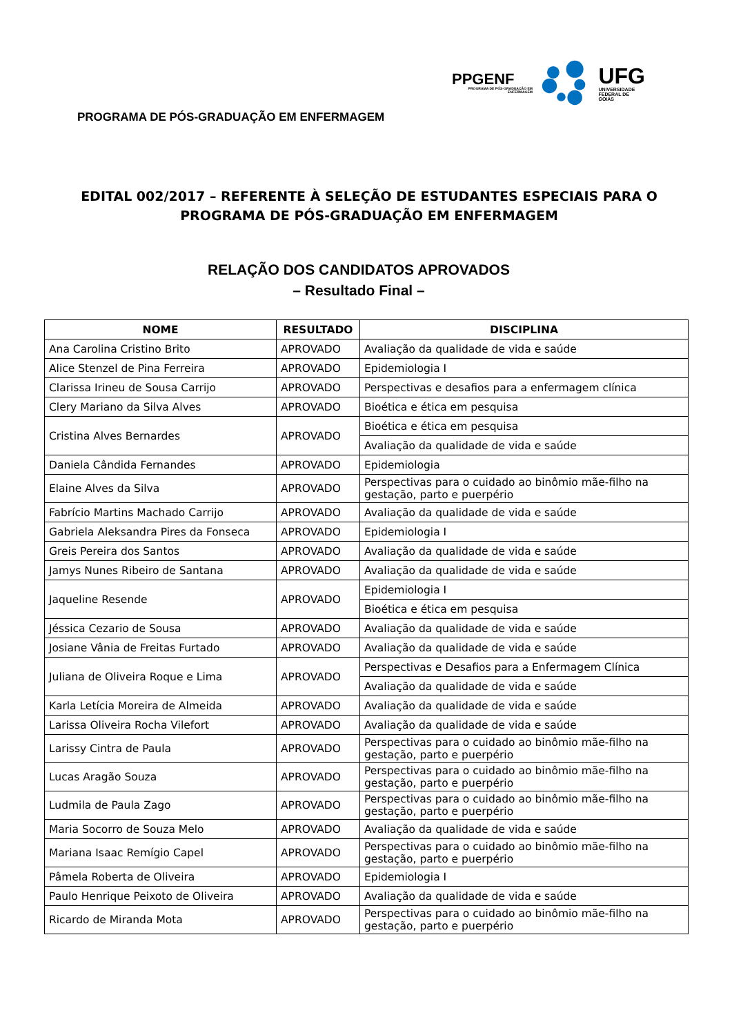PPGENF
PROGRAMA DE PÓS-GRADUAÇÃO EM ENFERMAGEM
UFG
UNIVERSIDADE
FEDERAL DE GOIÁS
PROGRAMA DE PÓS-GRADUAÇÃO EM ENFERMAGEM
EDITAL 002/2017 – REFERENTE À SELEÇÃO DE ESTUDANTES ESPECIAIS PARA O PROGRAMA DE PÓS-GRADUAÇÃO EM ENFERMAGEM
RELAÇÃO DOS CANDIDATOS APROVADOS
– Resultado Final –
| NOME | RESULTADO | DISCIPLINA |
| --- | --- | --- |
| Ana Carolina Cristino Brito | APROVADO | Avaliação da qualidade de vida e saúde |
| Alice Stenzel de Pina Ferreira | APROVADO | Epidemiologia I |
| Clarissa Irineu de Sousa Carrijo | APROVADO | Perspectivas e desafios para a enfermagem clínica |
| Clery Mariano da Silva Alves | APROVADO | Bioética e ética em pesquisa |
| Cristina Alves Bernardes | APROVADO | Bioética e ética em pesquisa |
| | | Avaliação da qualidade de vida e saúde |
| Daniela Cândida Fernandes | APROVADO | Epidemiologia |
| Elaine Alves da Silva | APROVADO | Perspectivas para o cuidado ao binômio mãe-filho na gestação, parto e puerpério |
| Fabrício Martins Machado Carrijo | APROVADO | Avaliação da qualidade de vida e saúde |
| Gabriela Aleksandra Pires da Fonseca | APROVADO | Epidemiologia I |
| Greis Pereira dos Santos | APROVADO | Avaliação da qualidade de vida e saúde |
| Jamys Nunes Ribeiro de Santana | APROVADO | Avaliação da qualidade de vida e saúde |
| Jaqueline Resende | APROVADO | Epidemiologia I |
| | | Bioética e ética em pesquisa |
| Jéssica Cezario de Sousa | APROVADO | Avaliação da qualidade de vida e saúde |
| Josiane Vânia de Freitas Furtado | APROVADO | Avaliação da qualidade de vida e saúde |
| Juliana de Oliveira Roque e Lima | APROVADO | Perspectivas e Desafios para a Enfermagem Clínica |
| | | Avaliação da qualidade de vida e saúde |
| Karla Letícia Moreira de Almeida | APROVADO | Avaliação da qualidade de vida e saúde |
| Larissa Oliveira Rocha Vilefort | APROVADO | Avaliação da qualidade de vida e saúde |
| Larissy Cintra de Paula | APROVADO | Perspectivas para o cuidado ao binômio mãe-filho na gestação, parto e puerpério |
| Lucas Aragão Souza | APROVADO | Perspectivas para o cuidado ao binômio mãe-filho na gestação, parto e puerpério |
| Ludmila de Paula Zago | APROVADO | Perspectivas para o cuidado ao binômio mãe-filho na gestação, parto e puerpério |
| Maria Socorro de Souza Melo | APROVADO | Avaliação da qualidade de vida e saúde |
| Mariana Isaac Remígio Capel | APROVADO | Perspectivas para o cuidado ao binômio mãe-filho na gestação, parto e puerpério |
| Pâmela Roberta de Oliveira | APROVADO | Epidemiologia I |
| Paulo Henrique Peixoto de Oliveira | APROVADO | Avaliação da qualidade de vida e saúde |
| Ricardo de Miranda Mota | APROVADO | Perspectivas para o cuidado ao binômio mãe-filho na gestação, parto e puerpério |